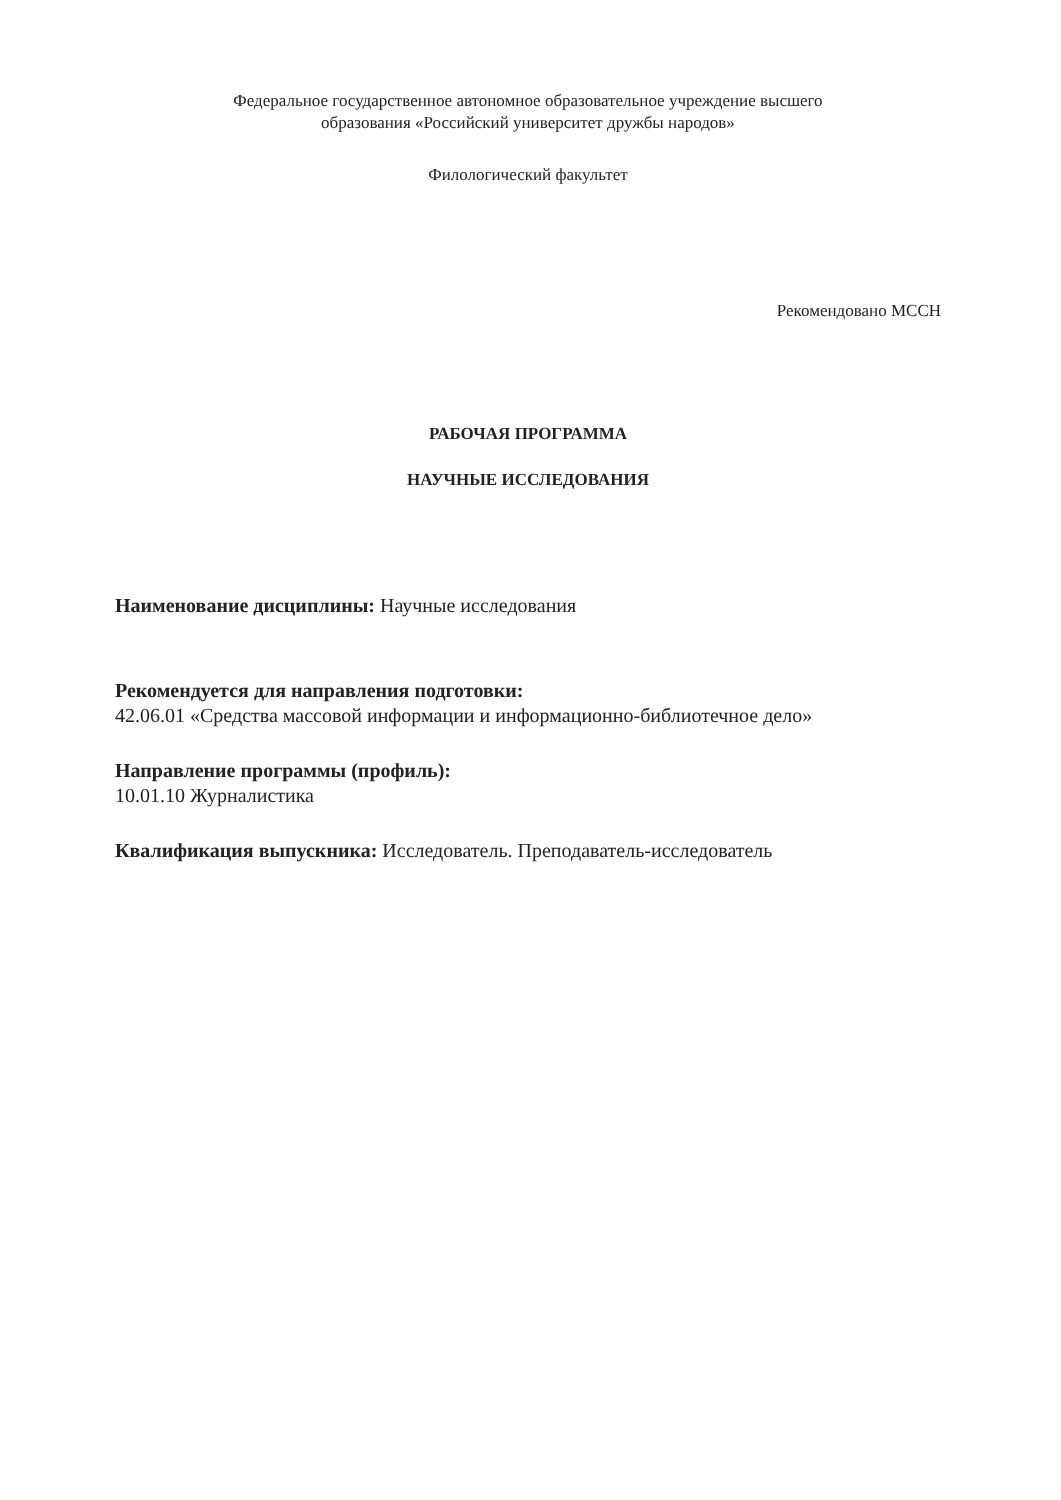Федеральное государственное автономное образовательное учреждение высшего
образования «Российский университет дружбы народов»
Филологический факультет
Рекомендовано МССН
РАБОЧАЯ ПРОГРАММА
НАУЧНЫЕ ИССЛЕДОВАНИЯ
Наименование дисциплины: Научные исследования
Рекомендуется для направления подготовки:
42.06.01 «Средства массовой информации и информационно-библиотечное дело»
Направление программы (профиль):
10.01.10 Журналистика
Квалификация выпускника: Исследователь. Преподаватель-исследователь